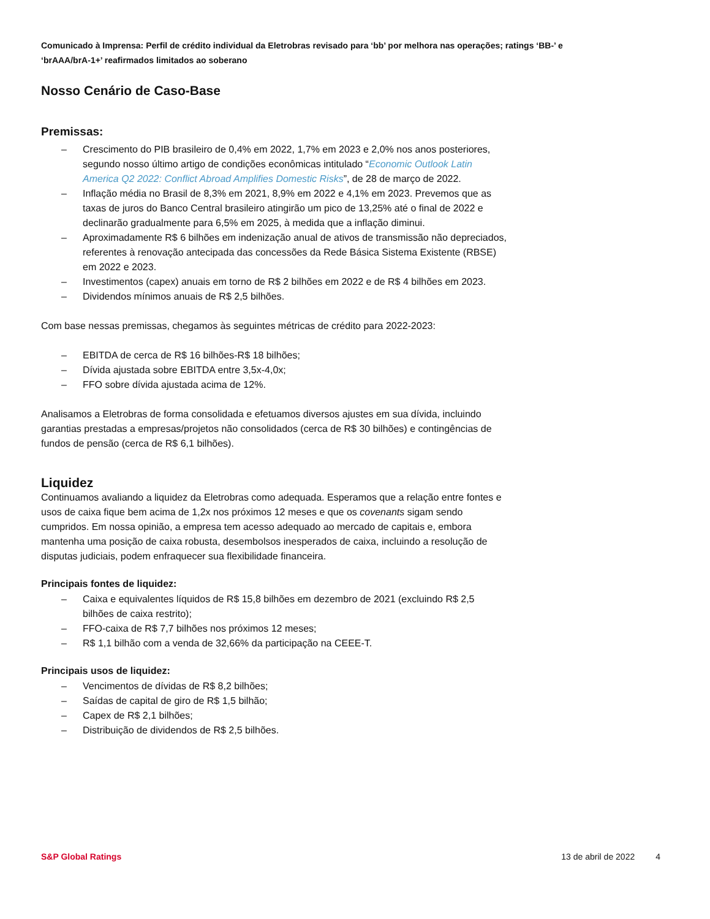Comunicado à Imprensa: Perfil de crédito individual da Eletrobras revisado para ‘bb’ por melhora nas operações; ratings ‘BB-’ e ‘brAAA/brA-1+’ reafirmados limitados ao soberano
Nosso Cenário de Caso-Base
Premissas:
– Crescimento do PIB brasileiro de 0,4% em 2022, 1,7% em 2023 e 2,0% nos anos posteriores, segundo nosso último artigo de condições econômicas intitulado “Economic Outlook Latin America Q2 2022: Conflict Abroad Amplifies Domestic Risks”, de 28 de março de 2022.
– Inflação média no Brasil de 8,3% em 2021, 8,9% em 2022 e 4,1% em 2023. Prevemos que as taxas de juros do Banco Central brasileiro atingirão um pico de 13,25% até o final de 2022 e declinarão gradualmente para 6,5% em 2025, à medida que a inflação diminui.
– Aproximadamente R$ 6 bilhões em indenização anual de ativos de transmissão não depreciados, referentes à renovação antecipada das concessões da Rede Básica Sistema Existente (RBSE) em 2022 e 2023.
– Investimentos (capex) anuais em torno de R$ 2 bilhões em 2022 e de R$ 4 bilhões em 2023.
– Dividendos mínimos anuais de R$ 2,5 bilhões.
Com base nessas premissas, chegamos às seguintes métricas de crédito para 2022-2023:
– EBITDA de cerca de R$ 16 bilhões-R$ 18 bilhões;
– Dívida ajustada sobre EBITDA entre 3,5x-4,0x;
– FFO sobre dívida ajustada acima de 12%.
Analisamos a Eletrobras de forma consolidada e efetuamos diversos ajustes em sua dívida, incluindo garantias prestadas a empresas/projetos não consolidados (cerca de R$ 30 bilhões) e contingências de fundos de pensão (cerca de R$ 6,1 bilhões).
Liquidez
Continuamos avaliando a liquidez da Eletrobras como adequada. Esperamos que a relação entre fontes e usos de caixa fique bem acima de 1,2x nos próximos 12 meses e que os covenants sigam sendo cumpridos. Em nossa opinião, a empresa tem acesso adequado ao mercado de capitais e, embora mantenha uma posição de caixa robusta, desembolsos inesperados de caixa, incluindo a resolução de disputas judiciais, podem enfraquecer sua flexibilidade financeira.
Principais fontes de liquidez:
– Caixa e equivalentes líquidos de R$ 15,8 bilhões em dezembro de 2021 (excluindo R$ 2,5 bilhões de caixa restrito);
– FFO-caixa de R$ 7,7 bilhões nos próximos 12 meses;
– R$ 1,1 bilhão com a venda de 32,66% da participação na CEEE-T.
Principais usos de liquidez:
– Vencimentos de dívidas de R$ 8,2 bilhões;
– Saídas de capital de giro de R$ 1,5 bilhão;
– Capex de R$ 2,1 bilhões;
– Distribuição de dividendos de R$ 2,5 bilhões.
S&P Global Ratings 13 de abril de 2022 4